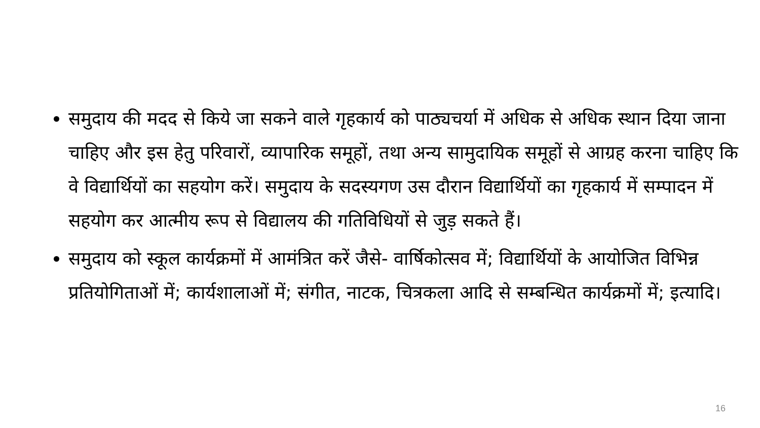समुदाय की मदद से किये जा सकने वाले गृहकार्य को पाठ्यचर्या में अधिक से अधिक स्थान दिया जाना चाहिए और इस हेतु परिवारों, व्यापारिक समूहों, तथा अन्य सामुदायिक समूहों से आग्रह करना चाहिए कि वे विद्यार्थियों का सहयोग करें। समुदाय के सदस्यगण उस दौरान विद्यार्थियों का गृहकार्य में सम्पादन में सहयोग कर आत्मीय रूप से विद्यालय की गतिविधियों से जुड़ सकते हैं।
समुदाय को स्कूल कार्यक्रमों में आमंत्रित करें जैसे- वार्षिकोत्सव में; विद्यार्थियों के आयोजित विभिन्न प्रतियोगिताओं में; कार्यशालाओं में; संगीत, नाटक, चित्रकला आदि से सम्बन्धित कार्यक्रमों में; इत्यादि।
16